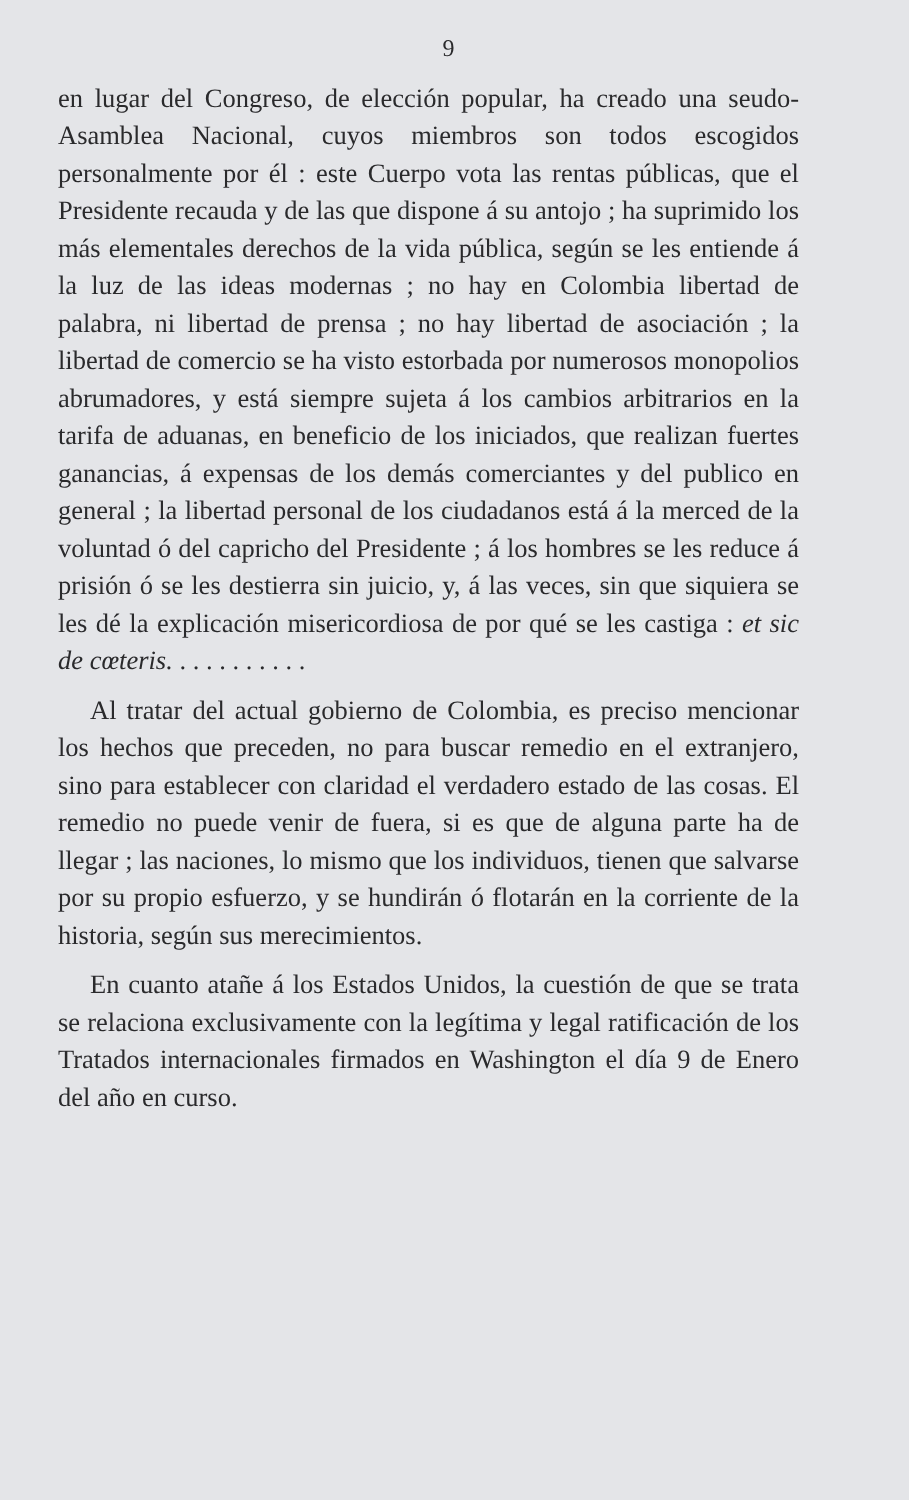9
en lugar del Congreso, de elección popular, ha creado una seudo-Asamblea Nacional, cuyos miembros son todos escogidos personalmente por él : este Cuerpo vota las rentas públicas, que el Presidente recauda y de las que dispone á su antojo ; ha suprimido los más elementales derechos de la vida pública, según se les entiende á la luz de las ideas modernas ; no hay en Colombia libertad de palabra, ni libertad de prensa ; no hay libertad de asociación ; la libertad de comercio se ha visto estorbada por numerosos monopolios abrumadores, y está siempre sujeta á los cambios arbitrarios en la tarifa de aduanas, en beneficio de los iniciados, que realizan fuertes ganancias, á expensas de los demás comerciantes y del publico en general ; la libertad personal de los ciudadanos está á la merced de la voluntad ó del capricho del Presidente ; á los hombres se les reduce á prisión ó se les destierra sin juicio, y, á las veces, sin que siquiera se les dé la explicación misericordiosa de por qué se les castiga : et sic de cœteris. . . . . . . . . . .
Al tratar del actual gobierno de Colombia, es preciso mencionar los hechos que preceden, no para buscar remedio en el extranjero, sino para establecer con claridad el verdadero estado de las cosas. El remedio no puede venir de fuera, si es que de alguna parte ha de llegar ; las naciones, lo mismo que los individuos, tienen que salvarse por su propio esfuerzo, y se hundirán ó flotarán en la corriente de la historia, según sus merecimientos.
En cuanto atañe á los Estados Unidos, la cuestión de que se trata se relaciona exclusivamente con la legítima y legal ratificación de los Tratados internacionales firmados en Washington el día 9 de Enero del año en curso.